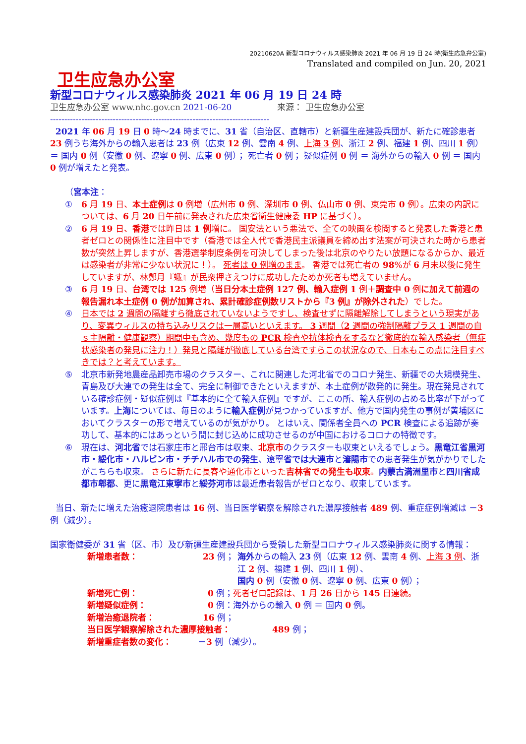20210620A 新型コロナウィルス感染肺炎 2021 年 06 月 19 日 24 時(衛生応急弁公室)
Translated and compiled on Jun. 20, 2021
卫生应急办公室
新型コロナウィルス感染肺炎 2021 年 06 月 19 日 24 時
卫生应急办公室 www.nhc.gov.cn 2021-06-20 来源： 卫生应急办公室
-----------------------------------------------------------------------------
2021 年 06 月 19 日 0 時～24 時までに、31 省（自治区、直轄市）と新疆生産建設兵団が、新たに確診患者 23 例うち海外からの輸入患者は 23 例（広東 12 例、雲南 4 例、上海 3 例、浙江 2 例、福建 1 例、四川 1 例）＝ 国内 0 例（安徽 0 例、遼寧 0 例、広東 0 例）； 死亡者 0 例； 疑似症例 0 例 ＝ 海外からの輸入 0 例 ＝ 国内 0 例が増えたと発表。
（宮本注：
① 6 月 19 日、本土症例は 0 例増（広州市 0 例、深圳市 0 例、仏山市 0 例、東莞市 0 例）。広東の内訳については、6 月 20 日午前に発表された広東省衛生健康委 HP に基づく）。
② 6 月 19 日、香港では昨日は 1 例増に。 国安法という悪法で、全ての映画を検閲すると発表した香港と患者ゼロとの関係性に注目中です（香港では全人代で香港民主派議員を締め出す法案が可決された時から患者数が突然上昇しますが、香港選挙制度条例を可決してしまった後は北京のやりたい放題になるからか、最近は感染者が非常に少ない状況に！）。 死者は 0 例増のまま。 香港では死亡者の 98%が 6 月末以後に発生していますが、林鄭月『蛾』が民衆押さえつけに成功したためか死者も増えていません。
③ 6 月 19 日、台湾では 125 例増（当日分本土症例 127 例、輸入症例 1 例＋調査中 0 例に加えて前週の報告漏れ本土症例 0 例が加算され、累計確診症例数リストから『3 例』が除外された）でした。
④ 日本では 2 週間の隔離すら徹底されていないようですし、検査せずに隔離解除してしまうという現実があり、変異ウィルスの持ち込みリスクは一層高いといえます。 3 週間（2 週間の強制隔離プラス 1 週間の自ｓ主隔離・健康観察）期間中も含め、幾度もの PCR 検査や抗体検査をするなど徹底的な輸入感染者（無症状感染者の発見に注力！）発見と隔離が徹底している台湾ですらこの状況なので、日本もこの点に注目すべきでは？と考えています。
⑤ 北京市新発地農産品卸売市場のクラスター、これに関連した河北省でのコロナ発生、新疆での大規模発生、青島及び大連での発生は全て、完全に制御できたといえますが、本土症例が散発的に発生。現在発見されている確診症例・疑似症例は『基本的に全て輸入症例』ですが、ここの所、輸入症例の占める比率が下がっています。上海については、毎日のように輸入症例が見つかっていますが、他方で国内発生の事例が黄埔区においてクラスターの形で増えているのが気がかり。 とはいえ、関係者全員への PCR 検査による追跡が奏功して、基本的にはあっという間に封じ込めに成功させるのが中国におけるコロナの特徴です。
⑥ 現在は、河北省では石家庄市と邢台市は収束、北京市のクラスターも収束といえるでしょう。黒竜江省黒河市・綏化市・ハルビン市・チチハル市での発生、遼寧省では大連市と瀋陽市での患者発生が気がかりでしたがこちらも収束。 さらに新たに長春や通化市といった吉林省での発生も収束。内蒙古満洲里市と四川省成都市郫都、更に黒竜江東寧市と綏芬河市は最近患者報告がゼロとなり、収束しています。
当日、新たに増えた治癒退院患者は 16 例、当日医学観察を解除された濃厚接触者 489 例、重症症例増減は －3 例（減少）。
国家衛健委が 31 省（区、市）及び新疆生産建設兵団から受領した新型コロナウィルス感染肺炎に関する情報：
新増患者数： 23 例； 海外からの輸入 23 例（広東 12 例、雲南 4 例、上海 3 例、浙江 2 例、福建 1 例、四川 1 例）、
国内 0 例（安徽 0 例、遼寧 0 例、広東 0 例）；
新増死亡例： 0 例；死者ゼロ記録は、1 月 26 日から 145 日連続。
新増疑似症例： 0 例：海外からの輸入 0 例 ＝ 国内 0 例。
新増治癒退院者： 16 例；
当日医学観察解除された濃厚接触者： 489 例；
新増重症者数の変化： －3 例（減少）。